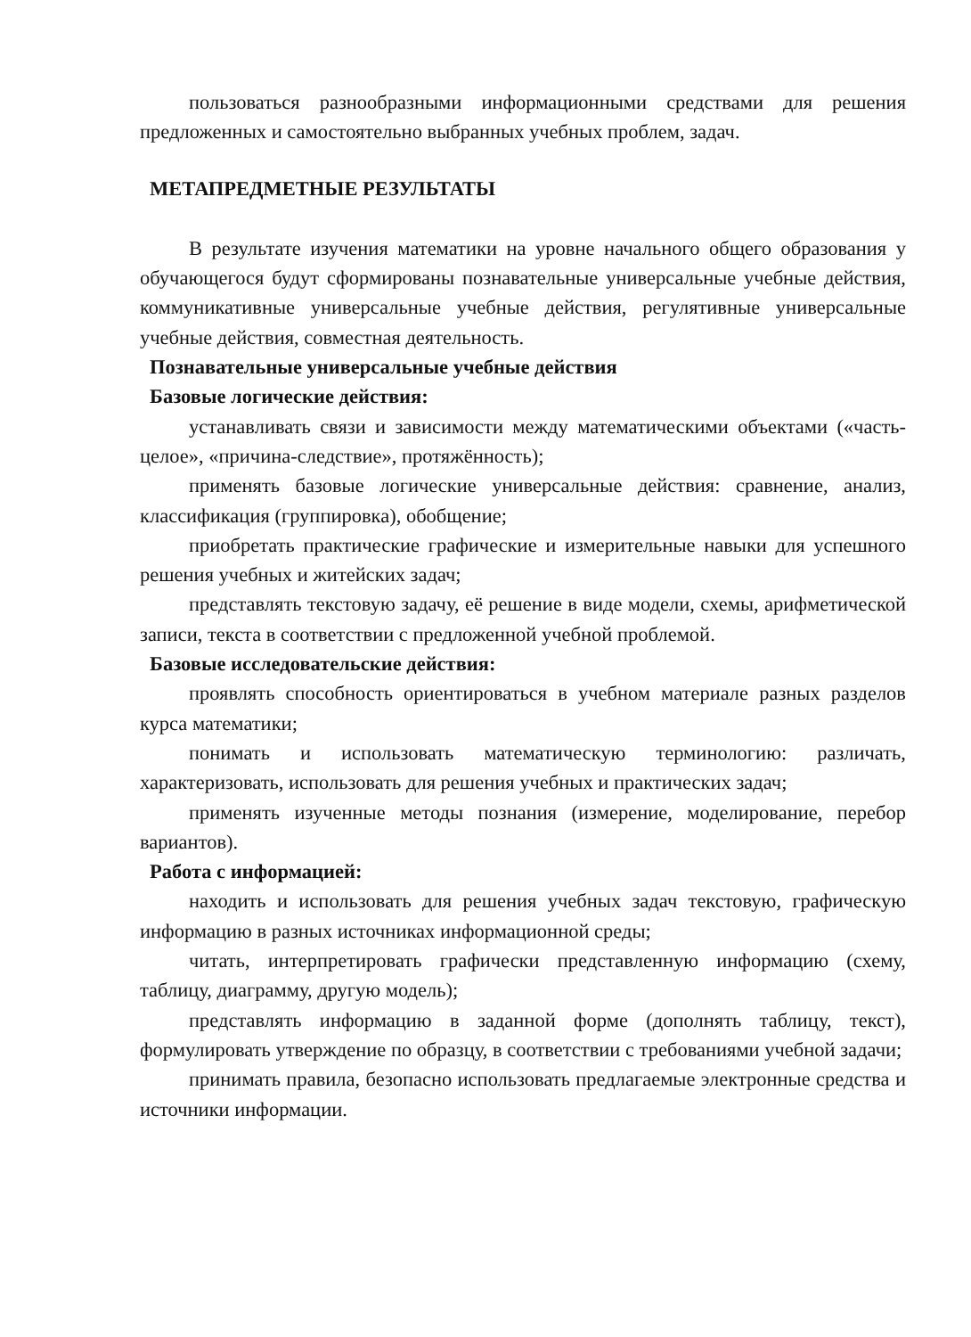пользоваться разнообразными информационными средствами для решения предложенных и самостоятельно выбранных учебных проблем, задач.
МЕТАПРЕДМЕТНЫЕ РЕЗУЛЬТАТЫ
В результате изучения математики на уровне начального общего образования у обучающегося будут сформированы познавательные универсальные учебные действия, коммуникативные универсальные учебные действия, регулятивные универсальные учебные действия, совместная деятельность.
Познавательные универсальные учебные действия
Базовые логические действия:
устанавливать связи и зависимости между математическими объектами («часть-целое», «причина-следствие», протяжённость);
применять базовые логические универсальные действия: сравнение, анализ, классификация (группировка), обобщение;
приобретать практические графические и измерительные навыки для успешного решения учебных и житейских задач;
представлять текстовую задачу, её решение в виде модели, схемы, арифметической записи, текста в соответствии с предложенной учебной проблемой.
Базовые исследовательские действия:
проявлять способность ориентироваться в учебном материале разных разделов курса математики;
понимать и использовать математическую терминологию: различать, характеризовать, использовать для решения учебных и практических задач;
применять изученные методы познания (измерение, моделирование, перебор вариантов).
Работа с информацией:
находить и использовать для решения учебных задач текстовую, графическую информацию в разных источниках информационной среды;
читать, интерпретировать графически представленную информацию (схему, таблицу, диаграмму, другую модель);
представлять информацию в заданной форме (дополнять таблицу, текст), формулировать утверждение по образцу, в соответствии с требованиями учебной задачи;
принимать правила, безопасно использовать предлагаемые электронные средства и источники информации.